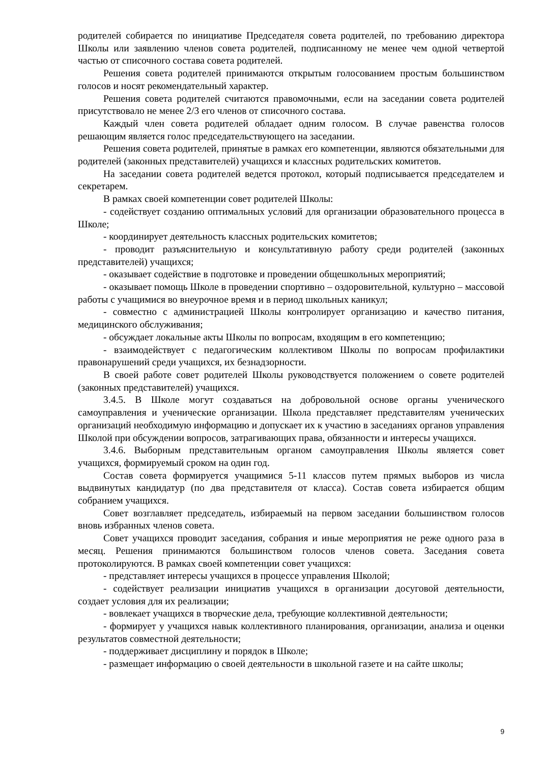родителей собирается по инициативе Председателя совета родителей, по требованию директора Школы или заявлению членов совета родителей, подписанному не менее чем одной четвертой частью от списочного состава совета родителей.
Решения совета родителей принимаются открытым голосованием простым большинством голосов и носят рекомендательный характер.
Решения совета родителей считаются правомочными, если на заседании совета родителей присутствовало не менее 2/3 его членов от списочного состава.
Каждый член совета родителей обладает одним голосом. В случае равенства голосов решающим является голос председательствующего на заседании.
Решения совета родителей, принятые в рамках его компетенции, являются обязательными для родителей (законных представителей) учащихся и классных родительских комитетов.
На заседании совета родителей ведется протокол, который подписывается председателем и секретарем.
В рамках своей компетенции совет родителей Школы:
- содействует созданию оптимальных условий для организации образовательного процесса в Школе;
- координирует деятельность классных родительских комитетов;
- проводит разъяснительную и консультативную работу среди родителей (законных представителей) учащихся;
- оказывает содействие в подготовке и проведении общешкольных мероприятий;
- оказывает помощь Школе в проведении спортивно – оздоровительной, культурно – массовой работы с учащимися во внеурочное время и в период школьных каникул;
- совместно с администрацией Школы контролирует организацию и качество питания, медицинского обслуживания;
- обсуждает локальные акты Школы по вопросам, входящим в его компетенцию;
- взаимодействует с педагогическим коллективом Школы по вопросам профилактики правонарушений среди учащихся, их безнадзорности.
В своей работе совет родителей Школы руководствуется положением о совете родителей (законных представителей) учащихся.
3.4.5. В Школе могут создаваться на добровольной основе органы ученического самоуправления и ученические организации. Школа представляет представителям ученических организаций необходимую информацию и допускает их к участию в заседаниях органов управления Школой при обсуждении вопросов, затрагивающих права, обязанности и интересы учащихся.
3.4.6. Выборным представительным органом самоуправления Школы является совет учащихся, формируемый сроком на один год.
Состав совета формируется учащимися 5-11 классов путем прямых выборов из числа выдвинутых кандидатур (по два представителя от класса). Состав совета избирается общим собранием учащихся.
Совет возглавляет председатель, избираемый на первом заседании большинством голосов вновь избранных членов совета.
Совет учащихся проводит заседания, собрания и иные мероприятия не реже одного раза в месяц. Решения принимаются большинством голосов членов совета. Заседания совета протоколируются. В рамках своей компетенции совет учащихся:
- представляет интересы учащихся в процессе управления Школой;
- содействует реализации инициатив учащихся в организации досуговой деятельности, создает условия для их реализации;
- вовлекает учащихся в творческие дела, требующие коллективной деятельности;
- формирует у учащихся навык коллективного планирования, организации, анализа и оценки результатов совместной деятельности;
- поддерживает дисциплину и порядок в Школе;
- размещает информацию о своей деятельности в школьной газете и на сайте школы;
9